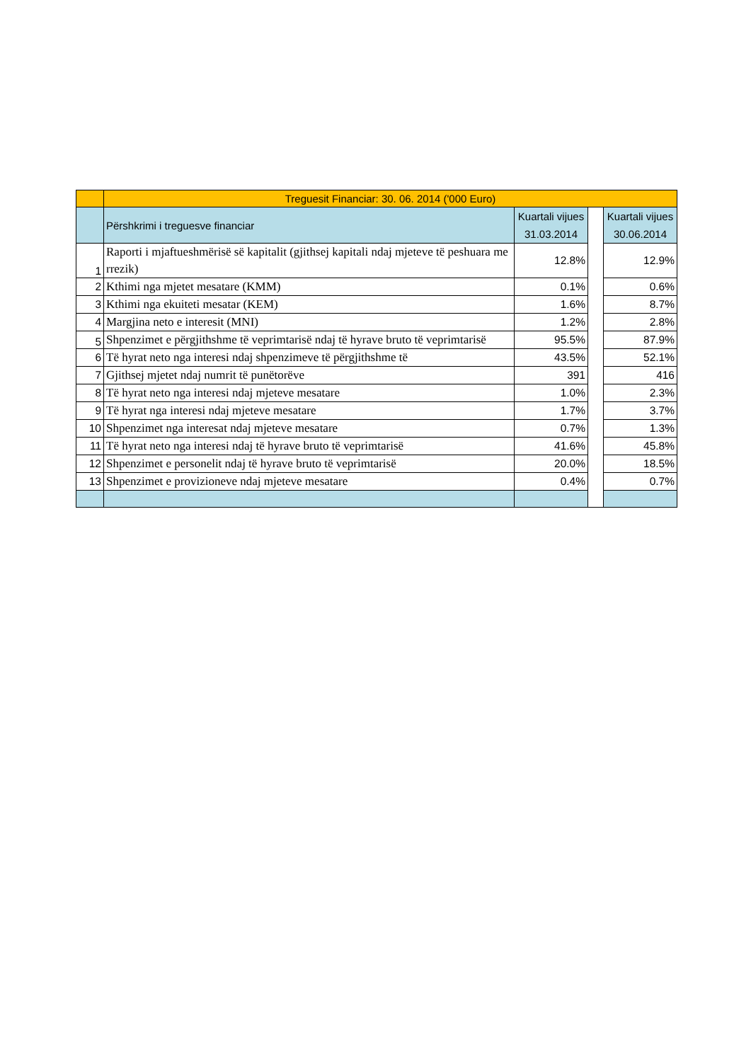| | Treguesit Financiar: 30. 06. 2014 ('000 Euro) | | | |
| --- | --- | --- | --- | --- |
| | Përshkrimi i treguesve financiar | Kuartali vijues 31.03.2014 | | Kuartali vijues 30.06.2014 |
| 1 | Raporti i mjaftueshmërisë së kapitalit (gjithsej kapitali ndaj mjeteve të peshuara me rrezik) | 12.8% | | 12.9% |
| 2 | Kthimi nga mjetet mesatare (KMM) | 0.1% | | 0.6% |
| 3 | Kthimi nga ekuiteti mesatar (KEM) | 1.6% | | 8.7% |
| 4 | Margjina neto e interesit (MNI) | 1.2% | | 2.8% |
| 5 | Shpenzimet e përgjithshme të veprimtarisë ndaj të hyrave bruto të veprimtarisë | 95.5% | | 87.9% |
| 6 | Të hyrat neto nga interesi ndaj shpenzimeve të përgjithshme të | 43.5% | | 52.1% |
| 7 | Gjithsej mjetet ndaj numrit të punëtorëve | 391 | | 416 |
| 8 | Të hyrat neto nga interesi ndaj mjeteve mesatare | 1.0% | | 2.3% |
| 9 | Të hyrat nga interesi ndaj mjeteve mesatare | 1.7% | | 3.7% |
| 10 | Shpenzimet nga interesat ndaj mjeteve mesatare | 0.7% | | 1.3% |
| 11 | Të hyrat neto nga interesi ndaj të hyrave bruto të veprimtarisë | 41.6% | | 45.8% |
| 12 | Shpenzimet e personelit ndaj të hyrave bruto të veprimtarisë | 20.0% | | 18.5% |
| 13 | Shpenzimet e provizioneve ndaj mjeteve mesatare | 0.4% | | 0.7% |